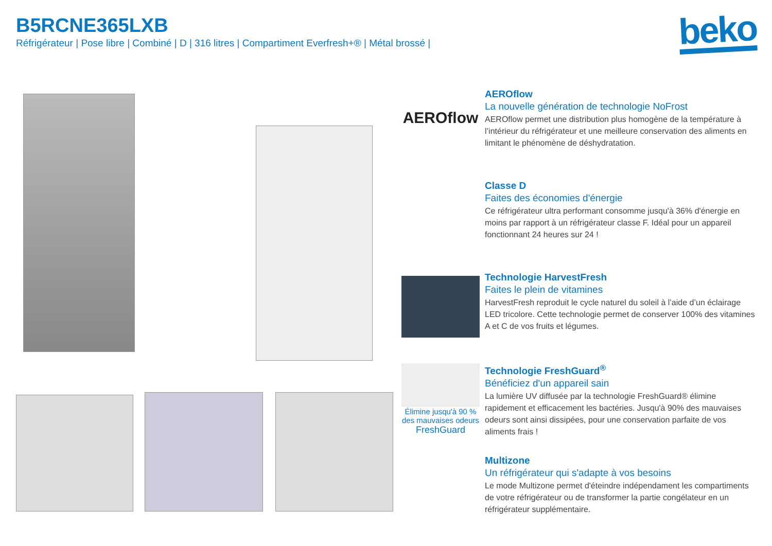B5RCNE365LXB
Réfrigérateur | Pose libre | Combiné | D | 316 litres | Compartiment Everfresh+® | Métal brossé |
beko
AEROflow
AEROflow
La nouvelle génération de technologie NoFrost
AEROflow permet une distribution plus homogène de la température à l’intérieur du réfrigérateur et une meilleure conservation des aliments en limitant le phénomène de déshydratation.
Classe D
Faites des économies d'énergie
Ce réfrigérateur ultra performant consomme jusqu'à 36% d'énergie en moins par rapport à un réfrigérateur classe F. Idéal pour un appareil fonctionnant 24 heures sur 24 !
Technologie HarvestFresh
Faites le plein de vitamines
HarvestFresh reproduit le cycle naturel du soleil à l’aide d’un éclairage LED tricolore. Cette technologie permet de conserver 100% des vitamines A et C de vos fruits et légumes.
Élimine jusqu'à 90 % des mauvaises odeurs
FreshGuard
Technologie FreshGuard<sup>®</sup>
Bénéficiez d'un appareil sain
La lumière UV diffusée par la technologie FreshGuard® élimine rapidement et efficacement les bactéries. Jusqu'à 90% des mauvaises odeurs sont ainsi dissipées, pour une conservation parfaite de vos aliments frais !
Multizone
Un réfrigérateur qui s'adapte à vos besoins
Le mode Multizone permet d'éteindre indépendament les compartiments de votre réfrigérateur ou de transformer la partie congélateur en un réfrigérateur supplémentaire.